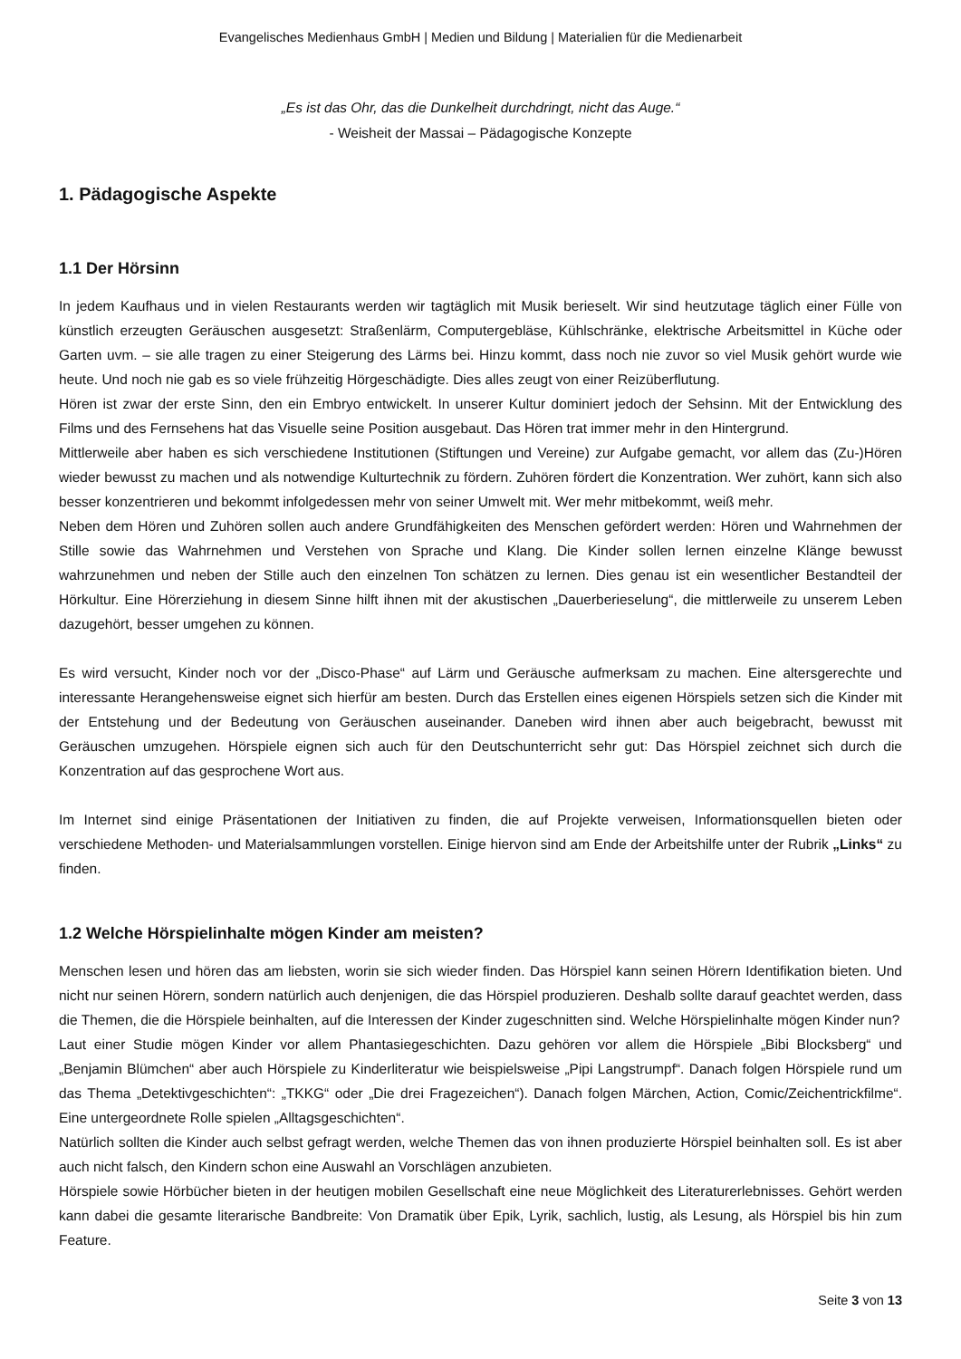Evangelisches Medienhaus GmbH | Medien und Bildung | Materialien für die Medienarbeit
„Es ist das Ohr, das die Dunkelheit durchdringt, nicht das Auge.“
- Weisheit der Massai – Pädagogische Konzepte
1. Pädagogische Aspekte
1.1 Der Hörsinn
In jedem Kaufhaus und in vielen Restaurants werden wir tagtäglich mit Musik berieselt. Wir sind heutzutage täglich einer Fülle von künstlich erzeugten Geräuschen ausgesetzt: Straßenlärm, Computergebläse, Kühlschränke, elektrische Arbeitsmittel in Küche oder Garten uvm. – sie alle tragen zu einer Steigerung des Lärms bei. Hinzu kommt, dass noch nie zuvor so viel Musik gehört wurde wie heute. Und noch nie gab es so viele frühzeitig Hörgeschädigte. Dies alles zeugt von einer Reizüberflutung.
Hören ist zwar der erste Sinn, den ein Embryo entwickelt. In unserer Kultur dominiert jedoch der Sehsinn. Mit der Entwicklung des Films und des Fernsehens hat das Visuelle seine Position ausgebaut. Das Hören trat immer mehr in den Hintergrund.
Mittlerweile aber haben es sich verschiedene Institutionen (Stiftungen und Vereine) zur Aufgabe gemacht, vor allem das (Zu-)Hören wieder bewusst zu machen und als notwendige Kulturtechnik zu fördern. Zuhören fördert die Konzentration. Wer zuhört, kann sich also besser konzentrieren und bekommt infolgedessen mehr von seiner Umwelt mit. Wer mehr mitbekommt, weiß mehr.
Neben dem Hören und Zuhören sollen auch andere Grundfähigkeiten des Menschen gefördert werden: Hören und Wahrnehmen der Stille sowie das Wahrnehmen und Verstehen von Sprache und Klang. Die Kinder sollen lernen einzelne Klänge bewusst wahrzunehmen und neben der Stille auch den einzelnen Ton schätzen zu lernen. Dies genau ist ein wesentlicher Bestandteil der Hörkultur. Eine Hörerziehung in diesem Sinne hilft ihnen mit der akustischen „Dauerberieselung“, die mittlerweile zu unserem Leben dazugehört, besser umgehen zu können.
Es wird versucht, Kinder noch vor der „Disco-Phase“ auf Lärm und Geräusche aufmerksam zu machen. Eine altersgerechte und interessante Herangehensweise eignet sich hierfür am besten. Durch das Erstellen eines eigenen Hörspiels setzen sich die Kinder mit der Entstehung und der Bedeutung von Geräuschen auseinander. Daneben wird ihnen aber auch beigebracht, bewusst mit Geräuschen umzugehen. Hörspiele eignen sich auch für den Deutschunterricht sehr gut: Das Hörspiel zeichnet sich durch die Konzentration auf das gesprochene Wort aus.
Im Internet sind einige Präsentationen der Initiativen zu finden, die auf Projekte verweisen, Informationsquellen bieten oder verschiedene Methoden- und Materialsammlungen vorstellen. Einige hiervon sind am Ende der Arbeitshilfe unter der Rubrik „Links“ zu finden.
1.2 Welche Hörspielinhalte mögen Kinder am meisten?
Menschen lesen und hören das am liebsten, worin sie sich wieder finden. Das Hörspiel kann seinen Hörern Identifikation bieten. Und nicht nur seinen Hörern, sondern natürlich auch denjenigen, die das Hörspiel produzieren. Deshalb sollte darauf geachtet werden, dass die Themen, die die Hörspiele beinhalten, auf die Interessen der Kinder zugeschnitten sind. Welche Hörspielinhalte mögen Kinder nun?
Laut einer Studie mögen Kinder vor allem Phantasiegeschichten. Dazu gehören vor allem die Hörspiele „Bibi Blocksberg“ und „Benjamin Blümchen“ aber auch Hörspiele zu Kinderliteratur wie beispielsweise „Pipi Langstrumpf“. Danach folgen Hörspiele rund um das Thema „Detektivgeschichten“: „TKKG“ oder „Die drei Fragezeichen“). Danach folgen Märchen, Action, Comic/Zeichentrickfilme“. Eine untergeordnete Rolle spielen „Alltagsgeschichten“.
Natürlich sollten die Kinder auch selbst gefragt werden, welche Themen das von ihnen produzierte Hörspiel beinhalten soll. Es ist aber auch nicht falsch, den Kindern schon eine Auswahl an Vorschlägen anzubieten.
Hörspiele sowie Hörbücher bieten in der heutigen mobilen Gesellschaft eine neue Möglichkeit des Literaturerlebnisses. Gehört werden kann dabei die gesamte literarische Bandbreite: Von Dramatik über Epik, Lyrik, sachlich, lustig, als Lesung, als Hörspiel bis hin zum Feature.
Seite 3 von 13